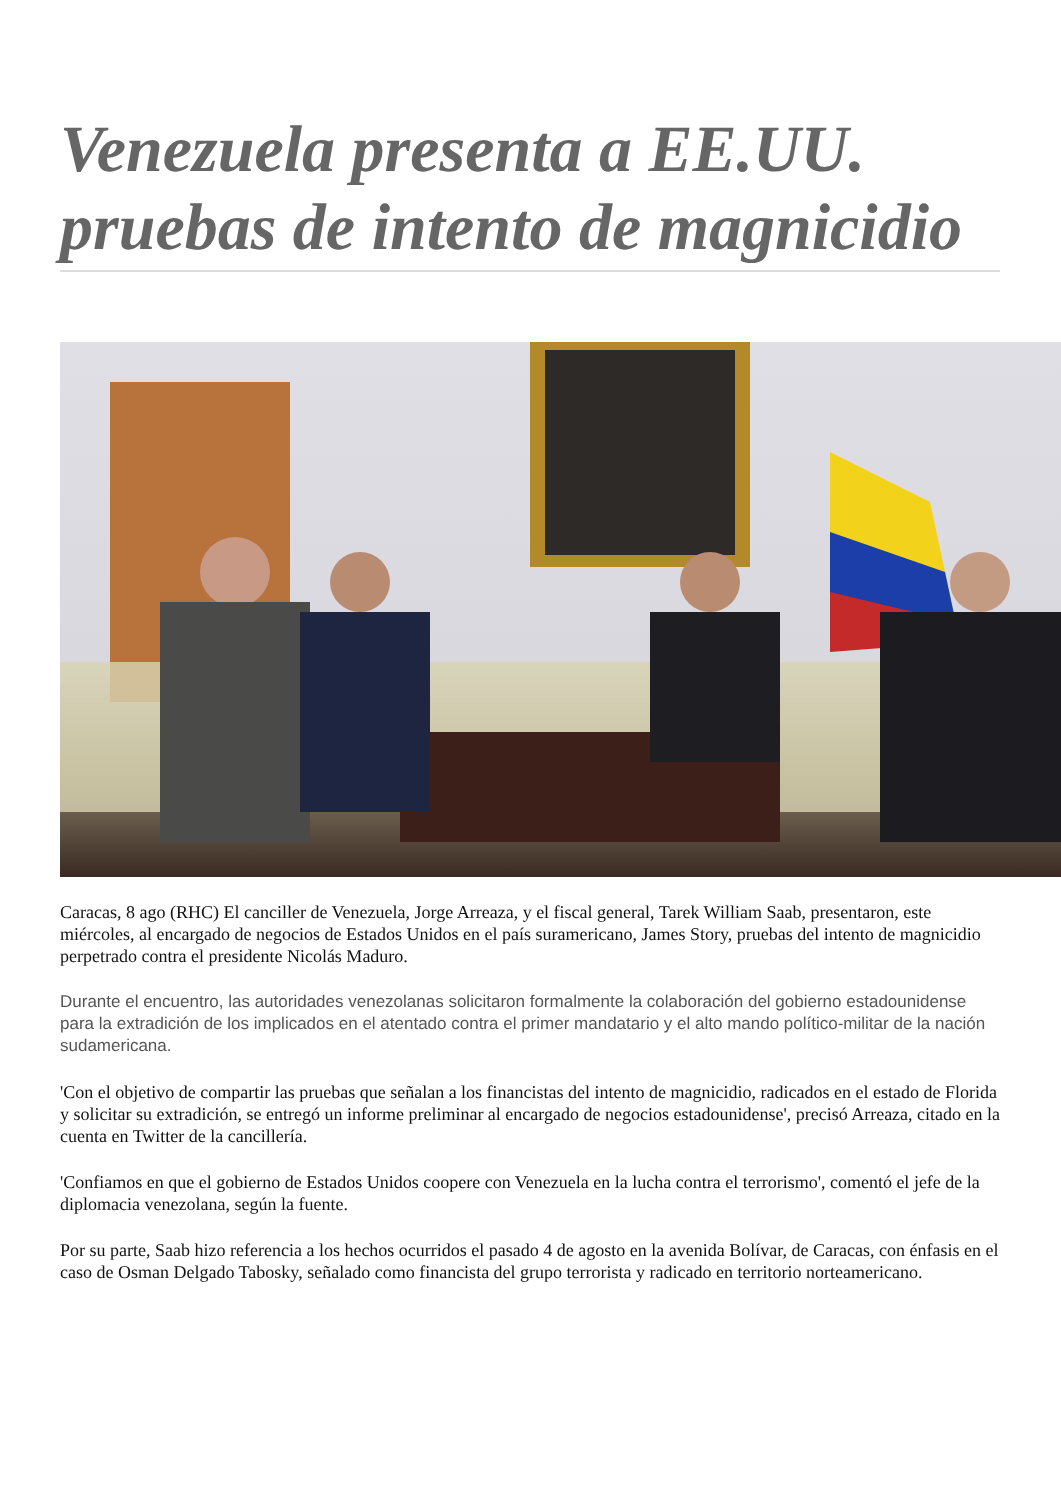Venezuela presenta a EE.UU. pruebas de intento de magnicidio
Caracas, 8 ago (RHC) El canciller de Venezuela, Jorge Arreaza, y el fiscal general, Tarek William Saab, presentaron, este miércoles, al encargado de negocios de Estados Unidos en el país suramericano, James Story, pruebas del intento de magnicidio perpetrado contra el presidente Nicolás Maduro.
Durante el encuentro, las autoridades venezolanas solicitaron formalmente la colaboración del gobierno estadounidense para la extradición de los implicados en el atentado contra el primer mandatario y el alto mando político-militar de la nación sudamericana.
'Con el objetivo de compartir las pruebas que señalan a los financistas del intento de magnicidio, radicados en el estado de Florida y solicitar su extradición, se entregó un informe preliminar al encargado de negocios estadounidense', precisó Arreaza, citado en la cuenta en Twitter de la cancillería.
'Confiamos en que el gobierno de Estados Unidos coopere con Venezuela en la lucha contra el terrorismo', comentó el jefe de la diplomacia venezolana, según la fuente.
Por su parte, Saab hizo referencia a los hechos ocurridos el pasado 4 de agosto en la avenida Bolívar, de Caracas, con énfasis en el caso de Osman Delgado Tabosky, señalado como financista del grupo terrorista y radicado en territorio norteamericano.